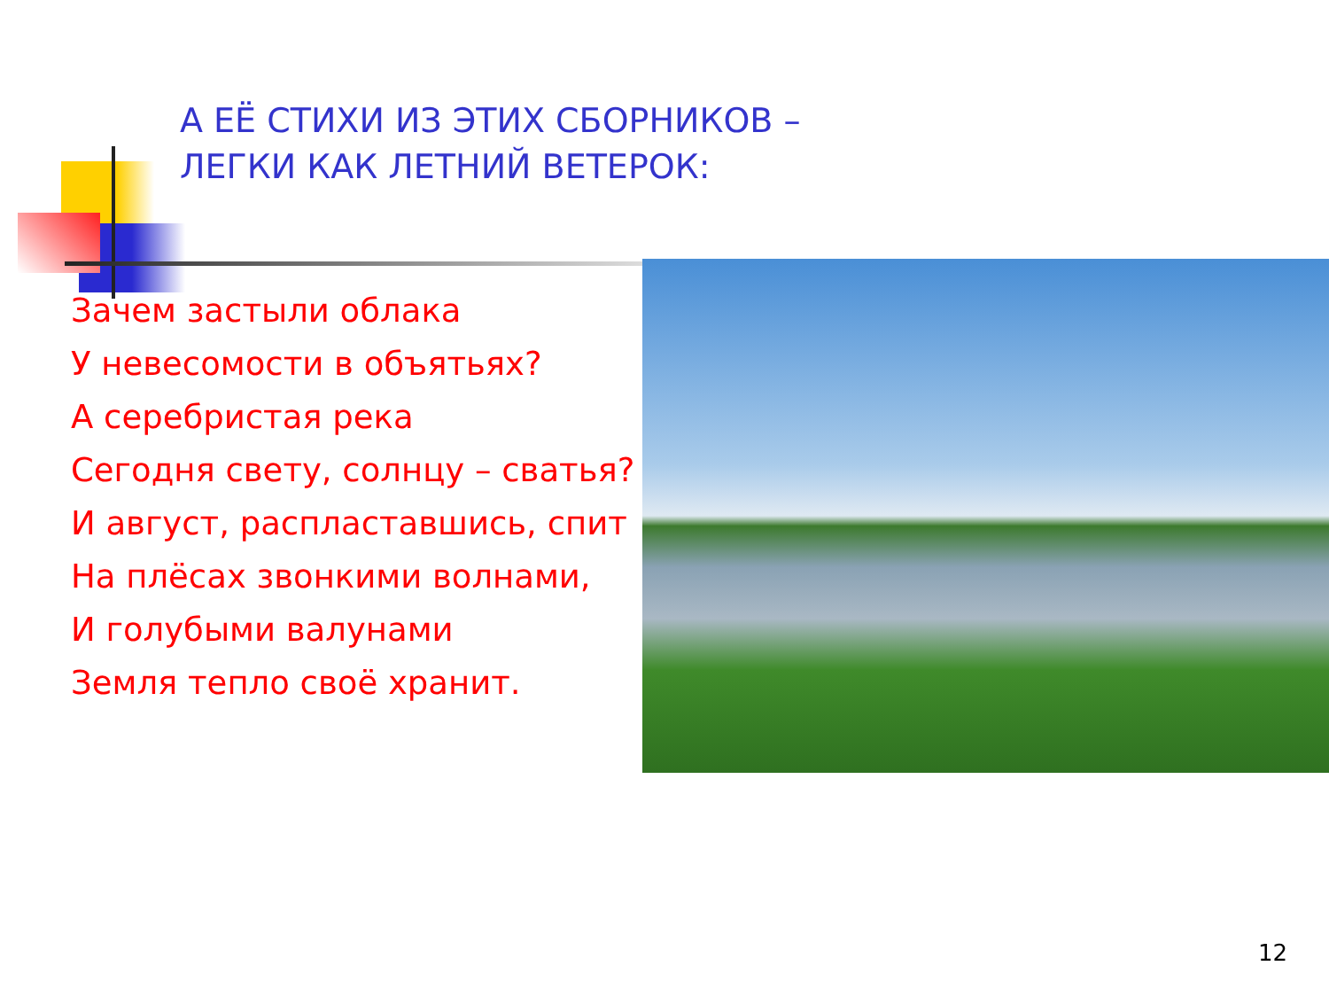А ЕЁ СТИХИ ИЗ ЭТИХ СБОРНИКОВ –
ЛЕГКИ КАК ЛЕТНИЙ ВЕТЕРОК:
Зачем застыли облака
У невесомости в объятьях?
А серебристая река
Сегодня свету, солнцу – сватья?
И август, распластавшись, спит
На плёсах звонкими волнами,
И голубыми валунами
Земля тепло своё хранит.
12